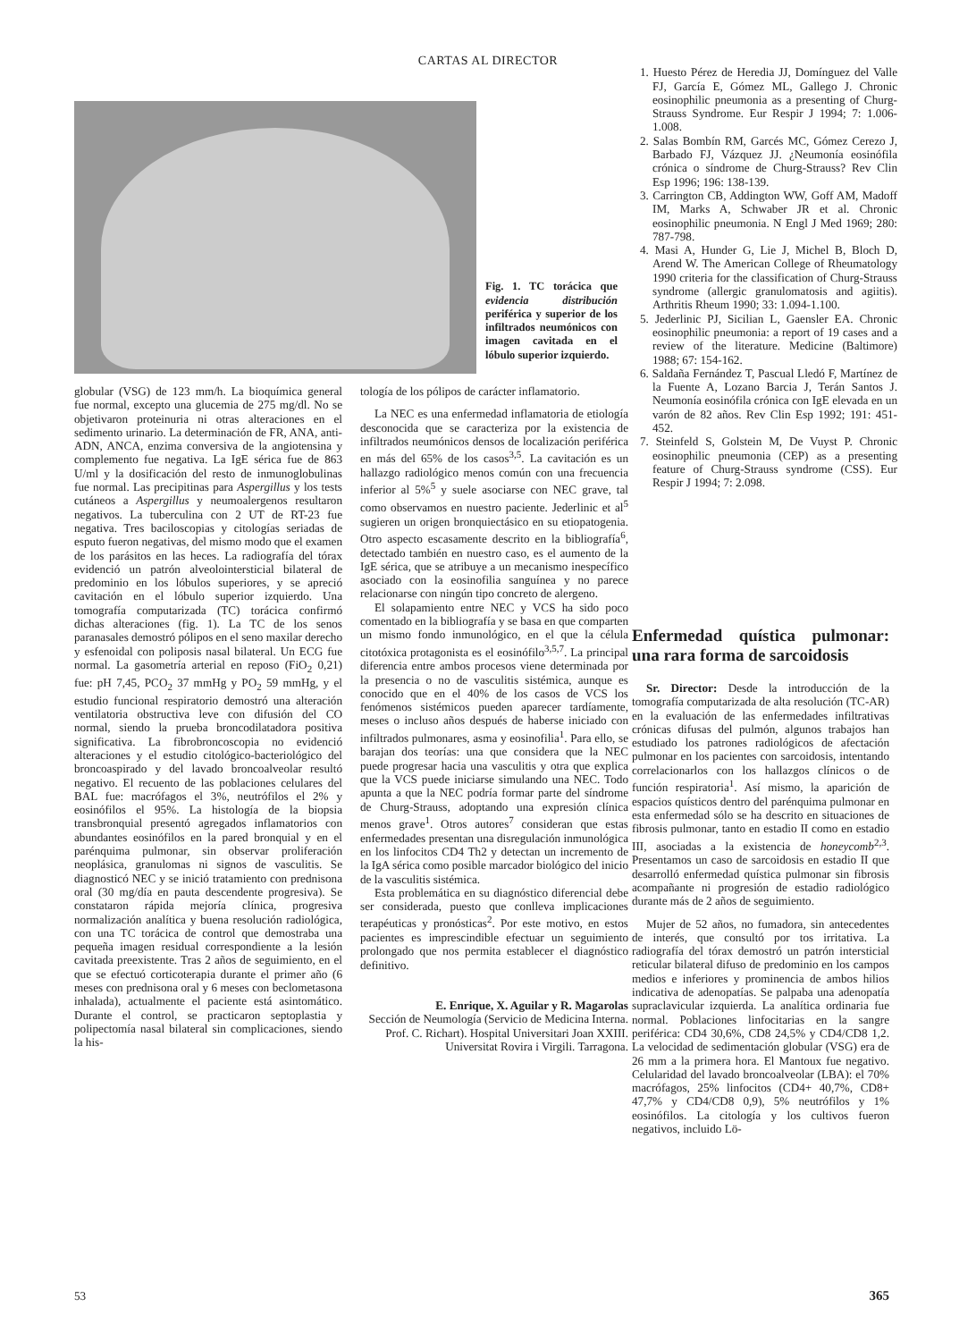CARTAS AL DIRECTOR
Fig. 1. TC torácica que evidencia distribución periférica y superior de los infiltrados neumónicos con imagen cavitada en el lóbulo superior izquierdo.
1. Huesto Pérez de Heredia JJ, Domínguez del Valle FJ, García E, Gómez ML, Gallego J. Chronic eosinophilic pneumonia as a presenting of Churg-Strauss Syndrome. Eur Respir J 1994; 7: 1.006-1.008.
2. Salas Bombín RM, Garcés MC, Gómez Cerezo J, Barbado FJ, Vázquez JJ. ¿Neumonía eosinófila crónica o síndrome de Churg-Strauss? Rev Clin Esp 1996; 196: 138-139.
3. Carrington CB, Addington WW, Goff AM, Madoff IM, Marks A, Schwaber JR et al. Chronic eosinophilic pneumonia. N Engl J Med 1969; 280: 787-798.
4. Masi A, Hunder G, Lie J, Michel B, Bloch D, Arend W. The American College of Rheumatology 1990 criteria for the classification of Churg-Strauss syndrome (allergic granulomatosis and agiitis). Arthritis Rheum 1990; 33: 1.094-1.100.
5. Jederlinic PJ, Sicilian L, Gaensler EA. Chronic eosinophilic pneumonia: a report of 19 cases and a review of the literature. Medicine (Baltimore) 1988; 67: 154-162.
6. Saldaña Fernández T, Pascual Lledó F, Martínez de la Fuente A, Lozano Barcia J, Terán Santos J. Neumonía eosinófila crónica con IgE elevada en un varón de 82 años. Rev Clin Esp 1992; 191: 451-452.
7. Steinfeld S, Golstein M, De Vuyst P. Chronic eosinophilic pneumonia (CEP) as a presenting feature of Churg-Strauss syndrome (CSS). Eur Respir J 1994; 7: 2.098.
globular (VSG) de 123 mm/h. La bioquímica general fue normal, excepto una glucemia de 275 mg/dl. No se objetivaron proteinuria ni otras alteraciones en el sedimento urinario. La determinación de FR, ANA, anti-ADN, ANCA, enzima conversiva de la angiotensina y complemento fue negativa. La IgE sérica fue de 863 U/ml y la dosificación del resto de inmunoglobulinas fue normal. Las precipitinas para Aspergillus y los tests cutáneos a Aspergillus y neumoalergenos resultaron negativos. La tuberculina con 2 UT de RT-23 fue negativa. Tres baciloscopias y citologías seriadas de esputo fueron negativas, del mismo modo que el examen de los parásitos en las heces. La radiografía del tórax evidenció un patrón alveolointersticial bilateral de predominio en los lóbulos superiores, y se apreció cavitación en el lóbulo superior izquierdo. Una tomografía computarizada (TC) torácica confirmó dichas alteraciones (fig. 1). La TC de los senos paranasales demostró pólipos en el seno maxilar derecho y esfenoidal con poliposis nasal bilateral. Un ECG fue normal. La gasometría arterial en reposo (FiO<sub>2</sub> 0,21) fue: pH 7,45, PCO<sub>2</sub> 37 mmHg y PO<sub>2</sub> 59 mmHg, y el estudio funcional respiratorio demostró una alteración ventilatoria obstructiva leve con difusión del CO normal, siendo la prueba broncodilatadora positiva significativa. La fibrobroncoscopia no evidenció alteraciones y el estudio citológico-bacteriológico del broncoaspirado y del lavado broncoalveolar resultó negativo. El recuento de las poblaciones celulares del BAL fue: macrófagos el 3%, neutrófilos el 2% y eosinófilos el 95%. La histología de la biopsia transbronquial presentó agregados inflamatorios con abundantes eosinófilos en la pared bronquial y en el parénquima pulmonar, sin observar proliferación neoplásica, granulomas ni signos de vasculitis. Se diagnosticó NEC y se inició tratamiento con prednisona oral (30 mg/día en pauta descendente progresiva). Se constataron rápida mejoría clínica, progresiva normalización analítica y buena resolución radiológica, con una TC torácica de control que demostraba una pequeña imagen residual correspondiente a la lesión cavitada preexistente. Tras 2 años de seguimiento, en el que se efectuó corticoterapia durante el primer año (6 meses con prednisona oral y 6 meses con beclometasona inhalada), actualmente el paciente está asintomático. Durante el control, se practicaron septoplastia y polipectomía nasal bilateral sin complicaciones, siendo la his-
tología de los pólipos de carácter inflamatorio.
La NEC es una enfermedad inflamatoria de etiología desconocida que se caracteriza por la existencia de infiltrados neumónicos densos de localización periférica en más del 65% de los casos<sup>3,5</sup>. La cavitación es un hallazgo radiológico menos común con una frecuencia inferior al 5%<sup>5</sup> y suele asociarse con NEC grave, tal como observamos en nuestro paciente. Jederlinic et al<sup>5</sup> sugieren un origen bronquiectásico en su etiopatogenia. Otro aspecto escasamente descrito en la bibliografía<sup>6</sup>, detectado también en nuestro caso, es el aumento de la IgE sérica, que se atribuye a un mecanismo inespecífico asociado con la eosinofilia sanguínea y no parece relacionarse con ningún tipo concreto de alergeno.
El solapamiento entre NEC y VCS ha sido poco comentado en la bibliografía y se basa en que comparten un mismo fondo inmunológico, en el que la célula citotóxica protagonista es el eosinófilo<sup>3,5,7</sup>. La principal diferencia entre ambos procesos viene determinada por la presencia o no de vasculitis sistémica, aunque es conocido que en el 40% de los casos de VCS los fenómenos sistémicos pueden aparecer tardíamente, meses o incluso años después de haberse iniciado con infiltrados pulmonares, asma y eosinofilia<sup>1</sup>. Para ello, se barajan dos teorías: una que considera que la NEC puede progresar hacia una vasculitis y otra que explica que la VCS puede iniciarse simulando una NEC. Todo apunta a que la NEC podría formar parte del síndrome de Churg-Strauss, adoptando una expresión clínica menos grave<sup>1</sup>. Otros autores<sup>7</sup> consideran que estas enfermedades presentan una disregulación inmunológica en los linfocitos CD4 Th2 y detectan un incremento de la IgA sérica como posible marcador biológico del inicio de la vasculitis sistémica.
Esta problemática en su diagnóstico diferencial debe ser considerada, puesto que conlleva implicaciones terapéuticas y pronósticas<sup>2</sup>. Por este motivo, en estos pacientes es imprescindible efectuar un seguimiento prolongado que nos permita establecer el diagnóstico definitivo.
E. Enrique, X. Aguilar y R. Magarolas
Sección de Neumología (Servicio de Medicina Interna. Prof. C. Richart). Hospital Universitari Joan XXIII. Universitat Rovira i Virgili. Tarragona.
Enfermedad quística pulmonar: una rara forma de sarcoidosis
Sr. Director: Desde la introducción de la tomografía computarizada de alta resolución (TC-AR) en la evaluación de las enfermedades infiltrativas crónicas difusas del pulmón, algunos trabajos han estudiado los patrones radiológicos de afectación pulmonar en los pacientes con sarcoidosis, intentando correlacionarlos con los hallazgos clínicos o de función respiratoria<sup>1</sup>. Así mismo, la aparición de espacios quísticos dentro del parénquima pulmonar en esta enfermedad sólo se ha descrito en situaciones de fibrosis pulmonar, tanto en estadio II como en estadio III, asociadas a la existencia de honeycomb<sup>2,3</sup>. Presentamos un caso de sarcoidosis en estadio II que desarrolló enfermedad quística pulmonar sin fibrosis acompañante ni progresión de estadio radiológico durante más de 2 años de seguimiento.
Mujer de 52 años, no fumadora, sin antecedentes de interés, que consultó por tos irritativa. La radiografía del tórax demostró un patrón intersticial reticular bilateral difuso de predominio en los campos medios e inferiores y prominencia de ambos hilios indicativa de adenopatías. Se palpaba una adenopatía supraclavicular izquierda. La analítica ordinaria fue normal. Poblaciones linfocitarias en la sangre periférica: CD4 30,6%, CD8 24,5% y CD4/CD8 1,2. La velocidad de sedimentación globular (VSG) era de 26 mm a la primera hora. El Mantoux fue negativo. Celularidad del lavado broncoalveolar (LBA): el 70% macrófagos, 25% linfocitos (CD4+ 40,7%, CD8+ 47,7% y CD4/CD8 0,9), 5% neutrófilos y 1% eosinófilos. La citología y los cultivos fueron negativos, incluido Lö-
53 365